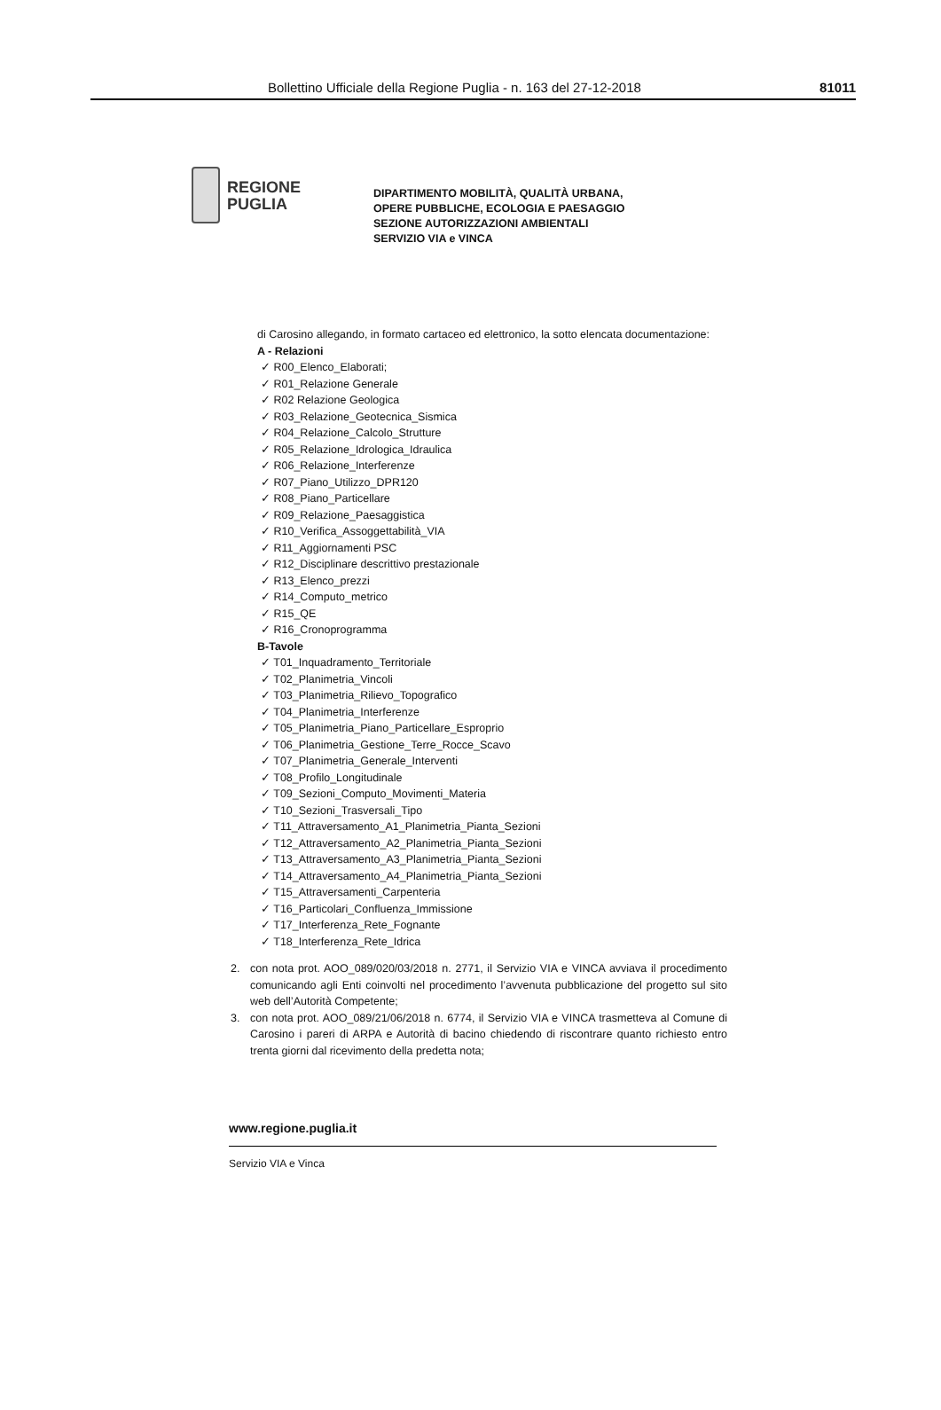Bollettino Ufficiale della Regione Puglia - n. 163 del 27-12-2018 81011
REGIONE
PUGLIA
DIPARTIMENTO MOBILITÀ, QUALITÀ URBANA,
OPERE PUBBLICHE, ECOLOGIA E PAESAGGIO
SEZIONE AUTORIZZAZIONI AMBIENTALI
SERVIZIO VIA e VINCA
di Carosino allegando, in formato cartaceo ed elettronico, la sotto elencata documentazione:
A - Relazioni
✓ R00_Elenco_Elaborati;
✓ R01_Relazione Generale
✓ R02 Relazione Geologica
✓ R03_Relazione_Geotecnica_Sismica
✓ R04_Relazione_Calcolo_Strutture
✓ R05_Relazione_Idrologica_Idraulica
✓ R06_Relazione_Interferenze
✓ R07_Piano_Utilizzo_DPR120
✓ R08_Piano_Particellare
✓ R09_Relazione_Paesaggistica
✓ R10_Verifica_Assoggettabilità_VIA
✓ R11_Aggiornamenti PSC
✓ R12_Disciplinare descrittivo prestazionale
✓ R13_Elenco_prezzi
✓ R14_Computo_metrico
✓ R15_QE
✓ R16_Cronoprogramma
B-Tavole
✓ T01_Inquadramento_Territoriale
✓ T02_Planimetria_Vincoli
✓ T03_Planimetria_Rilievo_Topografico
✓ T04_Planimetria_Interferenze
✓ T05_Planimetria_Piano_Particellare_Esproprio
✓ T06_Planimetria_Gestione_Terre_Rocce_Scavo
✓ T07_Planimetria_Generale_Interventi
✓ T08_Profilo_Longitudinale
✓ T09_Sezioni_Computo_Movimenti_Materia
✓ T10_Sezioni_Trasversali_Tipo
✓ T11_Attraversamento_A1_Planimetria_Pianta_Sezioni
✓ T12_Attraversamento_A2_Planimetria_Pianta_Sezioni
✓ T13_Attraversamento_A3_Planimetria_Pianta_Sezioni
✓ T14_Attraversamento_A4_Planimetria_Pianta_Sezioni
✓ T15_Attraversamenti_Carpenteria
✓ T16_Particolari_Confluenza_Immissione
✓ T17_Interferenza_Rete_Fognante
✓ T18_Interferenza_Rete_Idrica
2. con nota prot. AOO_089/020/03/2018 n. 2771, il Servizio VIA e VINCA avviava il procedimento comunicando agli Enti coinvolti nel procedimento l’avvenuta pubblicazione del progetto sul sito web dell’Autorità Competente;
3. con nota prot. AOO_089/21/06/2018 n. 6774, il Servizio VIA e VINCA trasmetteva al Comune di Carosino i pareri di ARPA e Autorità di bacino chiedendo di riscontrare quanto richiesto entro trenta giorni dal ricevimento della predetta nota;
www.regione.puglia.it
Servizio VIA e Vinca